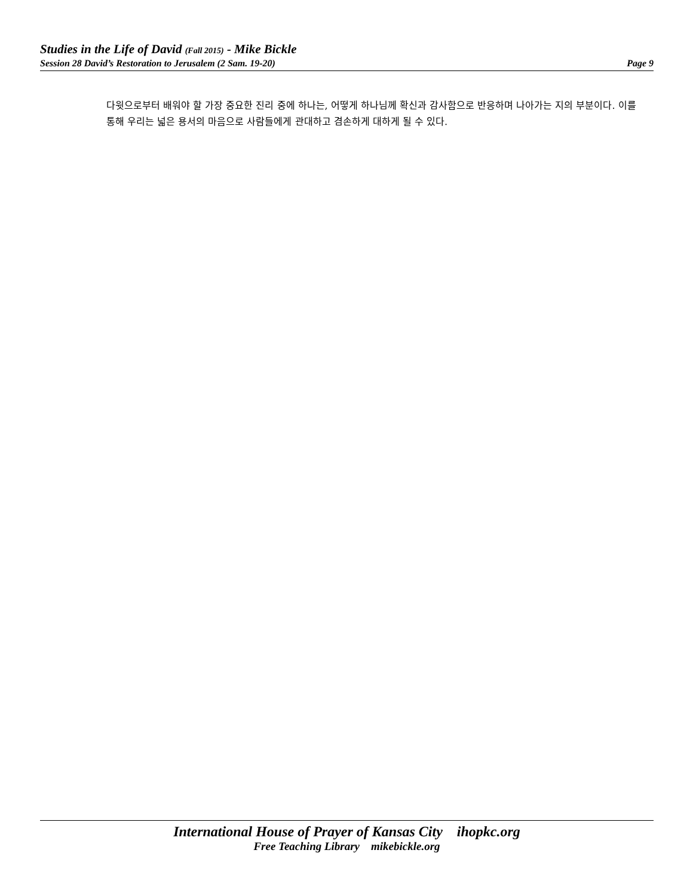Studies in the Life of David (Fall 2015) - Mike Bickle
Session 28 David’s Restoration to Jerusalem (2 Sam. 19-20) Page 9
다윗으로부터 배워야 할 가장 중요한 진리 중에 하나는, 어떻게 하나님께 확신과 감사함으로 반응하며 나아가는 지의 부분이다. 이를 통해 우리는 넓은 용서의 마음으로 사람들에게 관대하고 겸손하게 대하게 될 수 있다.
International House of Prayer of Kansas City ihopkc.org
Free Teaching Library mikebickle.org